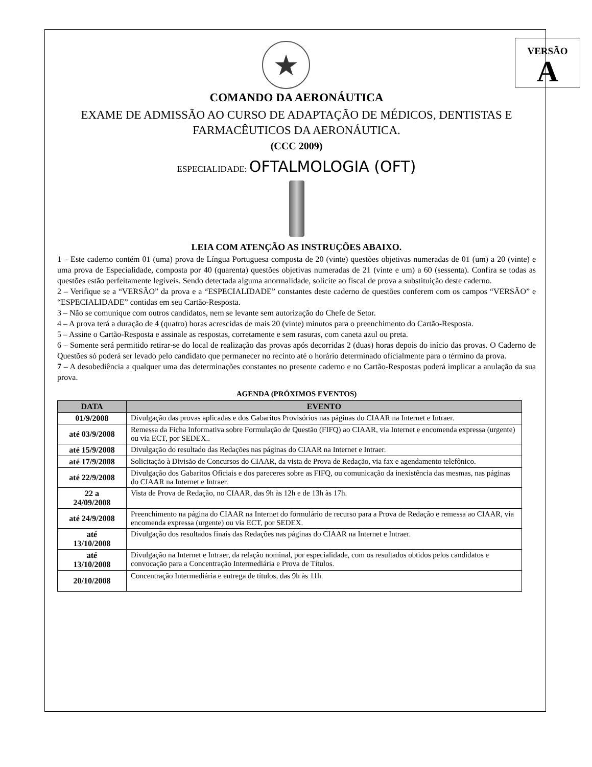VERSÃO
A
★
COMANDO DA AERONÁUTICA
EXAME DE ADMISSÃO AO CURSO DE ADAPTAÇÃO DE MÉDICOS, DENTISTAS E FARMACÊUTICOS DA AERONÁUTICA.
(CCC 2009)
ESPECIALIDADE: OFTALMOLOGIA (OFT)
LEIA COM ATENÇÃO AS INSTRUÇÕES ABAIXO.
1 – Este caderno contém 01 (uma) prova de Língua Portuguesa composta de 20 (vinte) questões objetivas numeradas de 01 (um) a 20 (vinte) e uma prova de Especialidade, composta por 40 (quarenta) questões objetivas numeradas de 21 (vinte e um) a 60 (sessenta). Confira se todas as questões estão perfeitamente legíveis. Sendo detectada alguma anormalidade, solicite ao fiscal de prova a substituição deste caderno.
2 – Verifique se a “VERSÃO” da prova e a “ESPECIALIDADE” constantes deste caderno de questões conferem com os campos “VERSÃO” e “ESPECIALIDADE” contidas em seu Cartão-Resposta.
3 – Não se comunique com outros candidatos, nem se levante sem autorização do Chefe de Setor.
4 – A prova terá a duração de 4 (quatro) horas acrescidas de mais 20 (vinte) minutos para o preenchimento do Cartão-Resposta.
5 – Assine o Cartão-Resposta e assinale as respostas, corretamente e sem rasuras, com caneta azul ou preta.
6 – Somente será permitido retirar-se do local de realização das provas após decorridas 2 (duas) horas depois do início das provas. O Caderno de Questões só poderá ser levado pelo candidato que permanecer no recinto até o horário determinado oficialmente para o término da prova.
7 – A desobediência a qualquer uma das determinações constantes no presente caderno e no Cartão-Respostas poderá implicar a anulação da sua prova.
AGENDA (PRÓXIMOS EVENTOS)
| DATA | EVENTO |
| --- | --- |
| 01/9/2008 | Divulgação das provas aplicadas e dos Gabaritos Provisórios nas páginas do CIAAR na Internet e Intraer. |
| até 03/9/2008 | Remessa da Ficha Informativa sobre Formulação de Questão (FIFQ) ao CIAAR, via Internet e encomenda expressa (urgente) ou via ECT, por SEDEX.. |
| até 15/9/2008 | Divulgação do resultado das Redações nas páginas do CIAAR na Internet e Intraer. |
| até 17/9/2008 | Solicitação à Divisão de Concursos do CIAAR, da vista de Prova de Redação, via fax e agendamento telefônico. |
| até 22/9/2008 | Divulgação dos Gabaritos Oficiais e dos pareceres sobre as FIFQ, ou comunicação da inexistência das mesmas, nas páginas do CIAAR na Internet e Intraer. |
| 22 a 24/09/2008 | Vista de Prova de Redação, no CIAAR, das 9h às 12h e de 13h às 17h. |
| até 24/9/2008 | Preenchimento na página do CIAAR na Internet do formulário de recurso para a Prova de Redação e remessa ao CIAAR, via encomenda expressa (urgente) ou via ECT, por SEDEX. |
| até 13/10/2008 | Divulgação dos resultados finais das Redações nas páginas do CIAAR na Internet e Intraer. |
| até 13/10/2008 | Divulgação na Internet e Intraer, da relação nominal, por especialidade, com os resultados obtidos pelos candidatos e convocação para a Concentração Intermediária e Prova de Títulos. |
| 20/10/2008 | Concentração Intermediária e entrega de títulos, das 9h às 11h. |